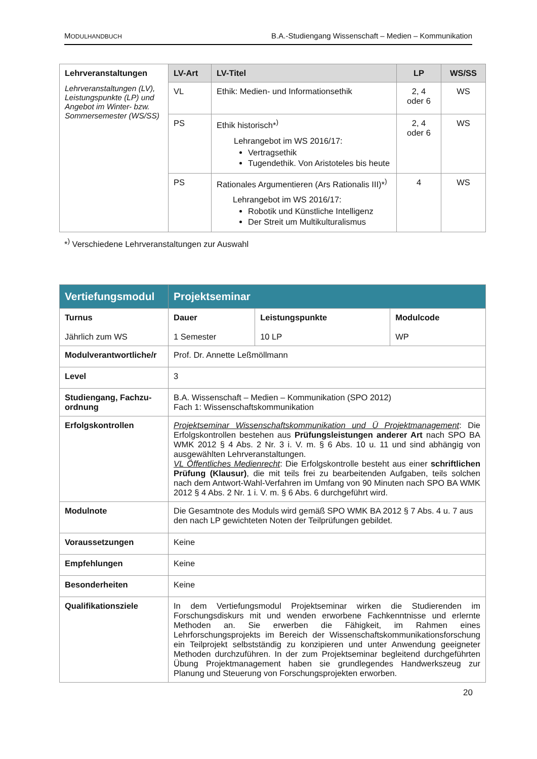MODULHANDBUCH B.A.-Studiengang Wissenschaft – Medien – Kommunikation
| Lehrveranstaltungen Lehrveranstaltungen (LV), Leistungspunkte (LP) und Angebot im Winter- bzw. Sommersemester (WS/SS) | LV-Art | LV-Titel | LP | WS/SS |
| | VL | Ethik: Medien- und Informationsethik | 2, 4 oder 6 | WS |
| | PS | Ethik historisch*<sup>)</sup> Lehrangebot im WS 2016/17: Vertragsethik Tugendethik. Von Aristoteles bis heute | 2, 4 oder 6 | WS |
| | PS | Rationales Argumentieren (Ars Rationalis III)*<sup>)</sup> Lehrangebot im WS 2016/17: Robotik und Künstliche Intelligenz Der Streit um Multikulturalismus | 4 | WS |
*<sup>)</sup> Verschiedene Lehrveranstaltungen zur Auswahl
| Vertiefungsmodul | Projektseminar | | |
| Turnus Jährlich zum WS | Dauer 1 Semester | Leistungspunkte 10 LP | Modulcode WP |
| Modulverantwortliche/r | Prof. Dr. Annette Leßmöllmann | | |
| Level | 3 | | |
| Studiengang, Fachzu-ordnung | B.A. Wissenschaft – Medien – Kommunikation (SPO 2012) Fach 1: Wissenschaftskommunikation | | |
| Erfolgskontrollen | Projektseminar Wissenschaftskommunikation und Ü Projektmanagement : Die Erfolgskontrollen bestehen aus Prüfungsleistungen anderer Art nach SPO BA WMK 2012 § 4 Abs. 2 Nr. 3 i. V. m. § 6 Abs. 10 u. 11 und sind abhängig von ausgewählten Lehrveranstaltungen. VL Öffentliches Medienrecht : Die Erfolgskontrolle besteht aus einer schriftlichen Prüfung (Klausur) , die mit teils frei zu bearbeitenden Aufgaben, teils solchen nach dem Antwort-Wahl-Verfahren im Umfang von 90 Minuten nach SPO BA WMK 2012 § 4 Abs. 2 Nr. 1 i. V. m. § 6 Abs. 6 durchgeführt wird. | | |
| Modulnote | Die Gesamtnote des Moduls wird gemäß SPO WMK BA 2012 § 7 Abs. 4 u. 7 aus den nach LP gewichteten Noten der Teilprüfungen gebildet. | | |
| Voraussetzungen | Keine | | |
| Empfehlungen | Keine | | |
| Besonderheiten | Keine | | |
| Qualifikationsziele | In dem Vertiefungsmodul Projektseminar wirken die Studierenden im Forschungsdiskurs mit und wenden erworbene Fachkenntnisse und erlernte Methoden an. Sie erwerben die Fähigkeit, im Rahmen eines Lehrforschungsprojekts im Bereich der Wissenschaftskommunikationsforschung ein Teilprojekt selbstständig zu konzipieren und unter Anwendung geeigneter Methoden durchzuführen. In der zum Projektseminar begleitend durchgeführten Übung Projektmanagement haben sie grundlegendes Handwerkszeug zur Planung und Steuerung von Forschungsprojekten erworben. | | |
20